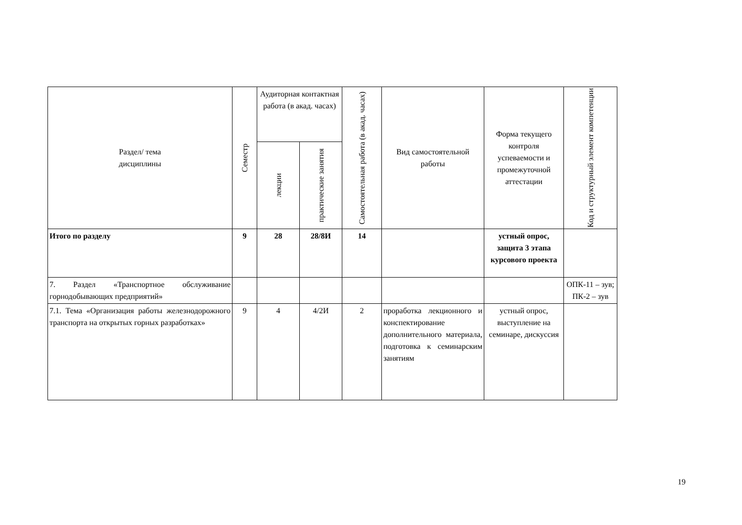| Раздел/ тема дисциплины | Семестр | Аудиторная контактная работа (в акад. часах) | | Самостоятельная работа (в акад. часах) | Вид самостоятельной работы | Форма текущего контроля успеваемости и промежуточной аттестации | Код и структурный элемент компетенции |
| --- | --- | --- | --- | --- | --- | --- | --- |
| | | лекции | практические занятия | | | | |
| Итого по разделу | 9 | 28 | 28/8И | 14 | | устный опрос, защита 3 этапа курсового проекта | |
| 7. Раздел «Транспортное обслуживание горнодобывающих предприятий» | | | | | | | ОПК-11 – зув; ПК-2 – зув |
| 7.1. Тема «Организация работы железнодорожного транспорта на открытых горных разработках» | 9 | 4 | 4/2И | 2 | проработка лекционного и конспектирование дополнительного материала, подготовка к семинарским занятиям | устный опрос, выступление на семинаре, дискуссия | |
19